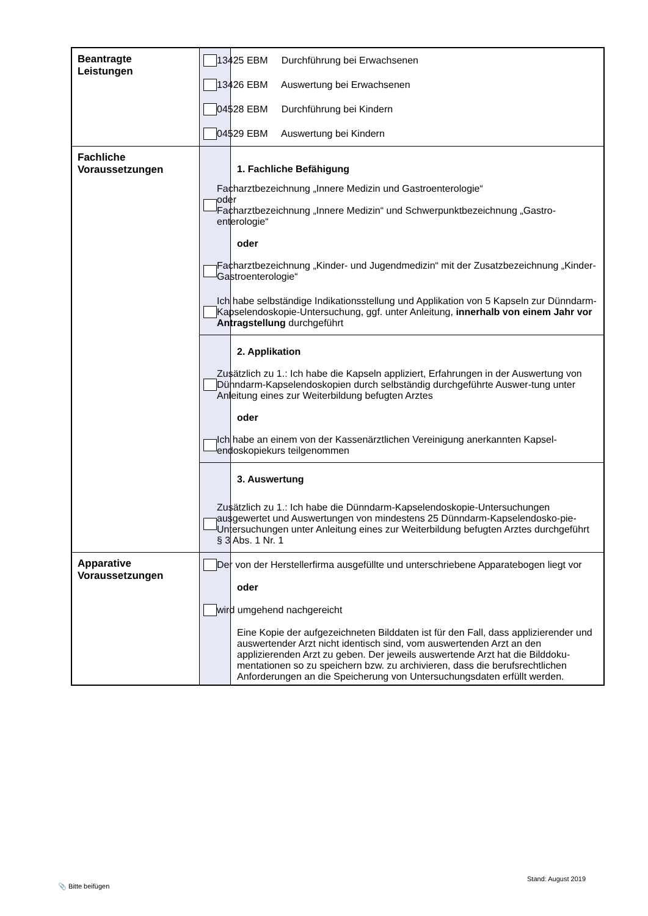| Beantragte Leistungen | | 13425 EBM Durchführung bei Erwachsenen 13426 EBM Auswertung bei Erwachsenen 04528 EBM Durchführung bei Kindern 04529 EBM Auswertung bei Kindern |
| Fachliche Voraussetzungen | | 1. Fachliche Befähigung Facharztbezeichnung „Innere Medizin und Gastroenterologie“ oder Facharztbezeichnung „Innere Medizin“ und Schwerpunktbezeichnung „Gastro-enterologie“ oder Facharztbezeichnung „Kinder- und Jugendmedizin“ mit der Zusatzbezeichnung „Kinder-Gastroenterologie“ Ich habe selbständige Indikationsstellung und Applikation von 5 Kapseln zur Dünndarm-Kapselendoskopie-Untersuchung, ggf. unter Anleitung, innerhalb von einem Jahr vor Antragstellung durchgeführt |
| | | 2. Applikation Zusätzlich zu 1.: Ich habe die Kapseln appliziert, Erfahrungen in der Auswertung von Dünndarm-Kapselendoskopien durch selbständig durchgeführte Auswer-tung unter Anleitung eines zur Weiterbildung befugten Arztes oder Ich habe an einem von der Kassenärztlichen Vereinigung anerkannten Kapsel-endoskopiekurs teilgenommen |
| | | 3. Auswertung Zusätzlich zu 1.: Ich habe die Dünndarm-Kapselendoskopie-Untersuchungen ausgewertet und Auswertungen von mindestens 25 Dünndarm-Kapselendosko-pie-Untersuchungen unter Anleitung eines zur Weiterbildung befugten Arztes durchgeführt § 3 Abs. 1 Nr. 1 |
| Apparative Voraussetzungen | | Der von der Herstellerfirma ausgefüllte und unterschriebene Apparatebogen liegt vor oder wird umgehend nachgereicht Eine Kopie der aufgezeichneten Bilddaten ist für den Fall, dass applizierender und auswertender Arzt nicht identisch sind, vom auswertenden Arzt an den applizierenden Arzt zu geben. Der jeweils auswertende Arzt hat die Bilddoku-mentationen so zu speichern bzw. zu archivieren, dass die berufsrechtlichen Anforderungen an die Speicherung von Untersuchungsdaten erfüllt werden. |
📎 Bitte beifügen
Stand: August 2019